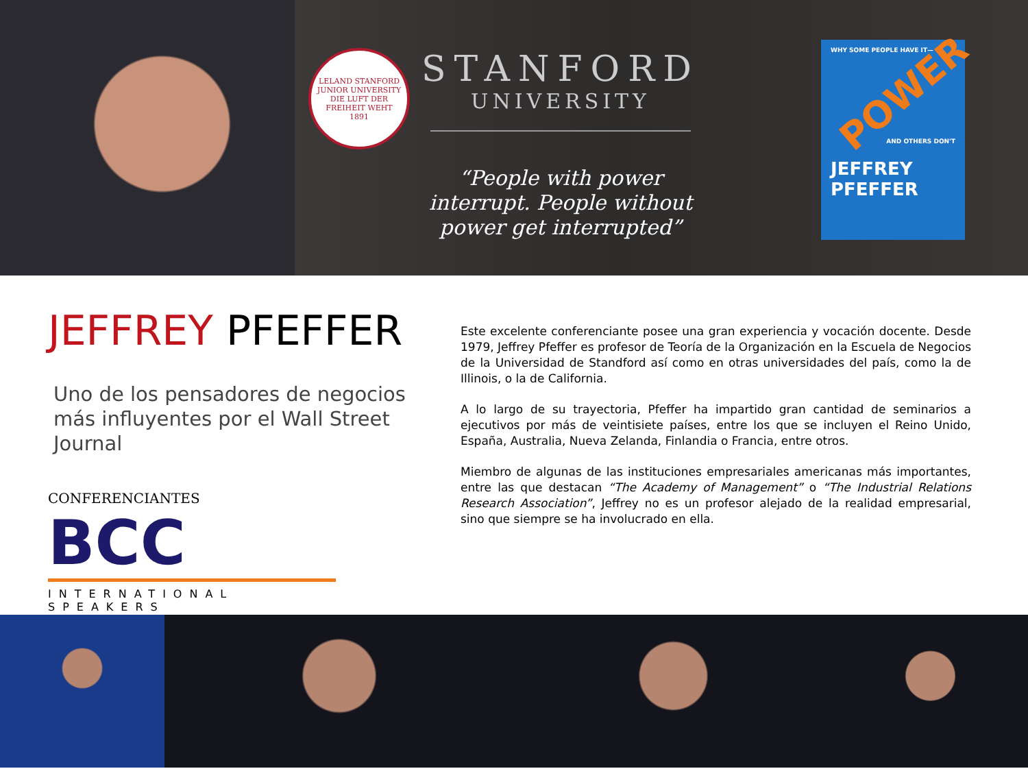LELAND STANFORD JUNIOR UNIVERSITY
DIE LUFT DER FREIHEIT WEHT
1891
STANFORD
UNIVERSITY
“People with power interrupt. People without power get interrupted”
WHY SOME PEOPLE HAVE IT—
POWER
AND OTHERS DON'T
JEFFREY PFEFFER
JEFFREY PFEFFER
Uno de los pensadores de negocios más influyentes por el Wall Street Journal
CONFERENCIANTES BCC
INTERNATIONAL SPEAKERS
Este excelente conferenciante posee una gran experiencia y vocación docente. Desde 1979, Jeffrey Pfeffer es profesor de Teoría de la Organización en la Escuela de Negocios de la Universidad de Standford así como en otras universidades del país, como la de Illinois, o la de California.
A lo largo de su trayectoria, Pfeffer ha impartido gran cantidad de seminarios a ejecutivos por más de veintisiete países, entre los que se incluyen el Reino Unido, España, Australia, Nueva Zelanda, Finlandia o Francia, entre otros.
Miembro de algunas de las instituciones empresariales americanas más importantes, entre las que destacan “The Academy of Management” o “The Industrial Relations Research Association”, Jeffrey no es un profesor alejado de la realidad empresarial, sino que siempre se ha involucrado en ella.